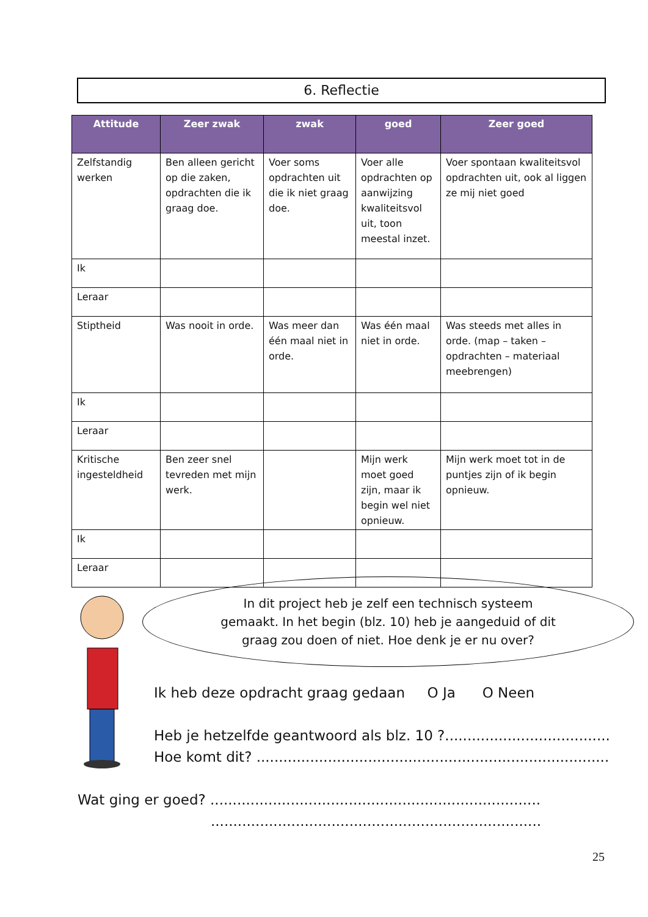6. Reflectie
| Attitude | Zeer zwak | zwak | goed | Zeer goed |
| --- | --- | --- | --- | --- |
| Zelfstandig werken | Ben alleen gericht op die zaken, opdrachten die ik graag doe. | Voer soms opdrachten uit die ik niet graag doe. | Voer alle opdrachten op aanwijzing kwaliteitsvol uit, toon meestal inzet. | Voer spontaan kwaliteitsvol opdrachten uit, ook al liggen ze mij niet goed |
| Ik | | | | |
| Leraar | | | | |
| Stiptheid | Was nooit in orde. | Was meer dan één maal niet in orde. | Was één maal niet in orde. | Was steeds met alles in orde. (map – taken –opdrachten – materiaal meebrengen) |
| Ik | | | | |
| Leraar | | | | |
| Kritische ingesteldheid | Ben zeer snel tevreden met mijn werk. | | Mijn werk moet goed zijn, maar ik begin wel niet opnieuw. | Mijn werk moet tot in de puntjes zijn of ik begin opnieuw. |
| Ik | | | | |
| Leraar | | | | |
In dit project heb je zelf een technisch systeem
gemaakt. In het begin (blz. 10) heb je aangeduid of dit
graag zou doen of niet. Hoe denk je er nu over?
Ik heb deze opdracht graag gedaan O Ja O Neen
Heb je hetzelfde geantwoord als blz. 10 ?.....................................
Hoe komt dit? ...............................................................................
Wat ging er goed? ..........................................................................
..........................................................................
25